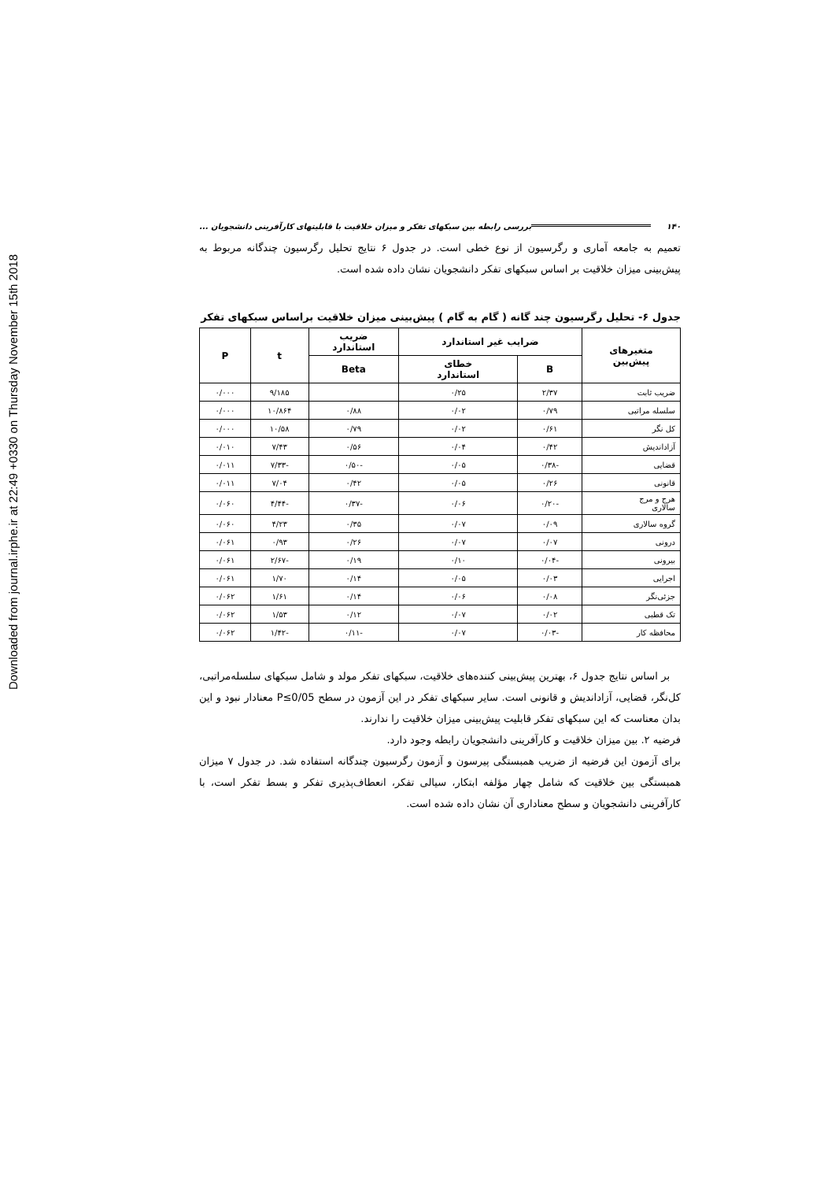Downloaded from journal.irphe.ir at 22:49 +0330 on Thursday November 15th 2018
۱۴۰ بررسی رابطه بین سبکهای تفکر و میزان خلاقیت با قابلیتهای کارآفرینی دانشجویان ...
تعمیم به جامعه آماری و رگرسیون از نوع خطی است. در جدول ۶ نتایج تحلیل رگرسیون چندگانه مربوط به پیش‌بینی میزان خلاقیت بر اساس سبکهای تفکر دانشجویان نشان داده شده است.
جدول ۶- تحلیل رگرسیون چند گانه ( گام به گام ) پیش‌بینی میزان خلاقیت براساس سبکهای تفکر
| متغیرهای پیش‌بین | ضرایب غیر استاندارد | | ضریب استاندارد | t | P |
| --- | --- | --- | --- | --- | --- |
| | B | خطای استاندارد | Beta | | |
| ضریب ثابت | ۲/۳۷ | ۰/۲۵ | | ۹/۱۸۵ | ۰/۰۰۰ |
| سلسله مراتبی | ۰/۷۹ | ۰/۰۲ | ۰/۸۸ | ۱۰/۸۶۴ | ۰/۰۰۰ |
| کل نگر | ۰/۶۱ | ۰/۰۲ | ۰/۷۹ | ۱۰/۵۸ | ۰/۰۰۰ |
| آزاداندیش | ۰/۴۲ | ۰/۰۴ | ۰/۵۶ | ۷/۴۳ | ۰/۰۱۰ |
| قضایی | -۰/۳۸ | ۰/۰۵ | -۰/۵۰ | -۷/۳۳ | ۰/۰۱۱ |
| قانونی | ۰/۲۶ | ۰/۰۵ | ۰/۴۲ | ۷/۰۴ | ۰/۰۱۱ |
| هرج و مرج سالاری | -۰/۲۰ | ۰/۰۶ | -۰/۳۷ | -۴/۴۴ | ۰/۰۶۰ |
| گروه سالاری | ۰/۰۹ | ۰/۰۷ | ۰/۳۵ | ۴/۲۳ | ۰/۰۶۰ |
| درونی | ۰/۰۷ | ۰/۰۷ | ۰/۲۶ | ۰/۹۳ | ۰/۰۶۱ |
| بیرونی | -۰/۰۴ | ۰/۱۰ | ۰/۱۹ | -۲/۶۷ | ۰/۰۶۱ |
| اجرایی | ۰/۰۳ | ۰/۰۵ | ۰/۱۴ | ۱/۷۰ | ۰/۰۶۱ |
| جزئی‌نگر | ۰/۰۸ | ۰/۰۶ | ۰/۱۴ | ۱/۶۱ | ۰/۰۶۲ |
| تک قطبی | ۰/۰۲ | ۰/۰۷ | ۰/۱۲ | ۱/۵۳ | ۰/۰۶۲ |
| محافظه کار | -۰/۰۳ | ۰/۰۷ | -۰/۱۱ | -۱/۴۲ | ۰/۰۶۲ |
بر اساس نتایج جدول ۶، بهترین پیش‌بینی کننده‌های خلاقیت، سبکهای تفکر مولد و شامل سبکهای سلسله‌مراتبی، کل‌نگر، قضایی، آزاداندیش و قانونی است. سایر سبکهای تفکر در این آزمون در سطح P≤0/05 معنادار نبود و این بدان معناست که این سبکهای تفکر قابلیت پیش‌بینی میزان خلاقیت را ندارند.
فرضیه ۲. بین میزان خلاقیت و کارآفرینی دانشجویان رابطه وجود دارد.
برای آزمون این فرضیه از ضریب همبستگی پیرسون و آزمون رگرسیون چندگانه استفاده شد. در جدول ۷ میزان همبستگی بین خلاقیت که شامل چهار مؤلفه ابتکار، سیالی تفکر، انعطاف‌پذیری تفکر و بسط تفکر است، با کارآفرینی دانشجویان و سطح معناداری آن نشان داده شده است.